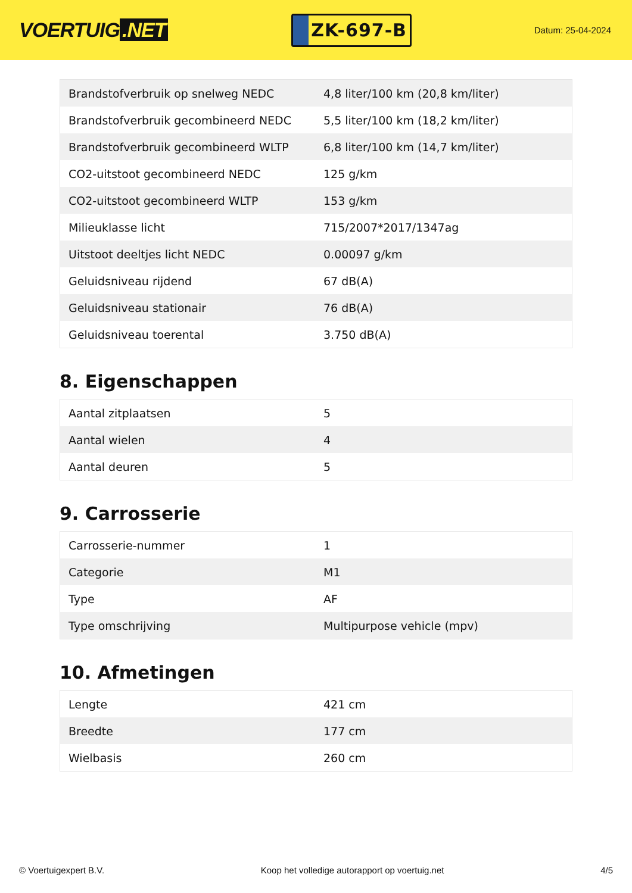VOERTUIG.NET
ZK-697-B
Datum: 25-04-2024
| Brandstofverbruik op snelweg NEDC | 4,8 liter/100 km (20,8 km/liter) |
| Brandstofverbruik gecombineerd NEDC | 5,5 liter/100 km (18,2 km/liter) |
| Brandstofverbruik gecombineerd WLTP | 6,8 liter/100 km (14,7 km/liter) |
| CO2-uitstoot gecombineerd NEDC | 125 g/km |
| CO2-uitstoot gecombineerd WLTP | 153 g/km |
| Milieuklasse licht | 715/2007*2017/1347ag |
| Uitstoot deeltjes licht NEDC | 0.00097 g/km |
| Geluidsniveau rijdend | 67 dB(A) |
| Geluidsniveau stationair | 76 dB(A) |
| Geluidsniveau toerental | 3.750 dB(A) |
8. Eigenschappen
| Aantal zitplaatsen | 5 |
| Aantal wielen | 4 |
| Aantal deuren | 5 |
9. Carrosserie
| Carrosserie-nummer | 1 |
| Categorie | M1 |
| Type | AF |
| Type omschrijving | Multipurpose vehicle (mpv) |
10. Afmetingen
| Lengte | 421 cm |
| Breedte | 177 cm |
| Wielbasis | 260 cm |
© Voertuigexpert B.V. Koop het volledige autorapport op voertuig.net 4/5